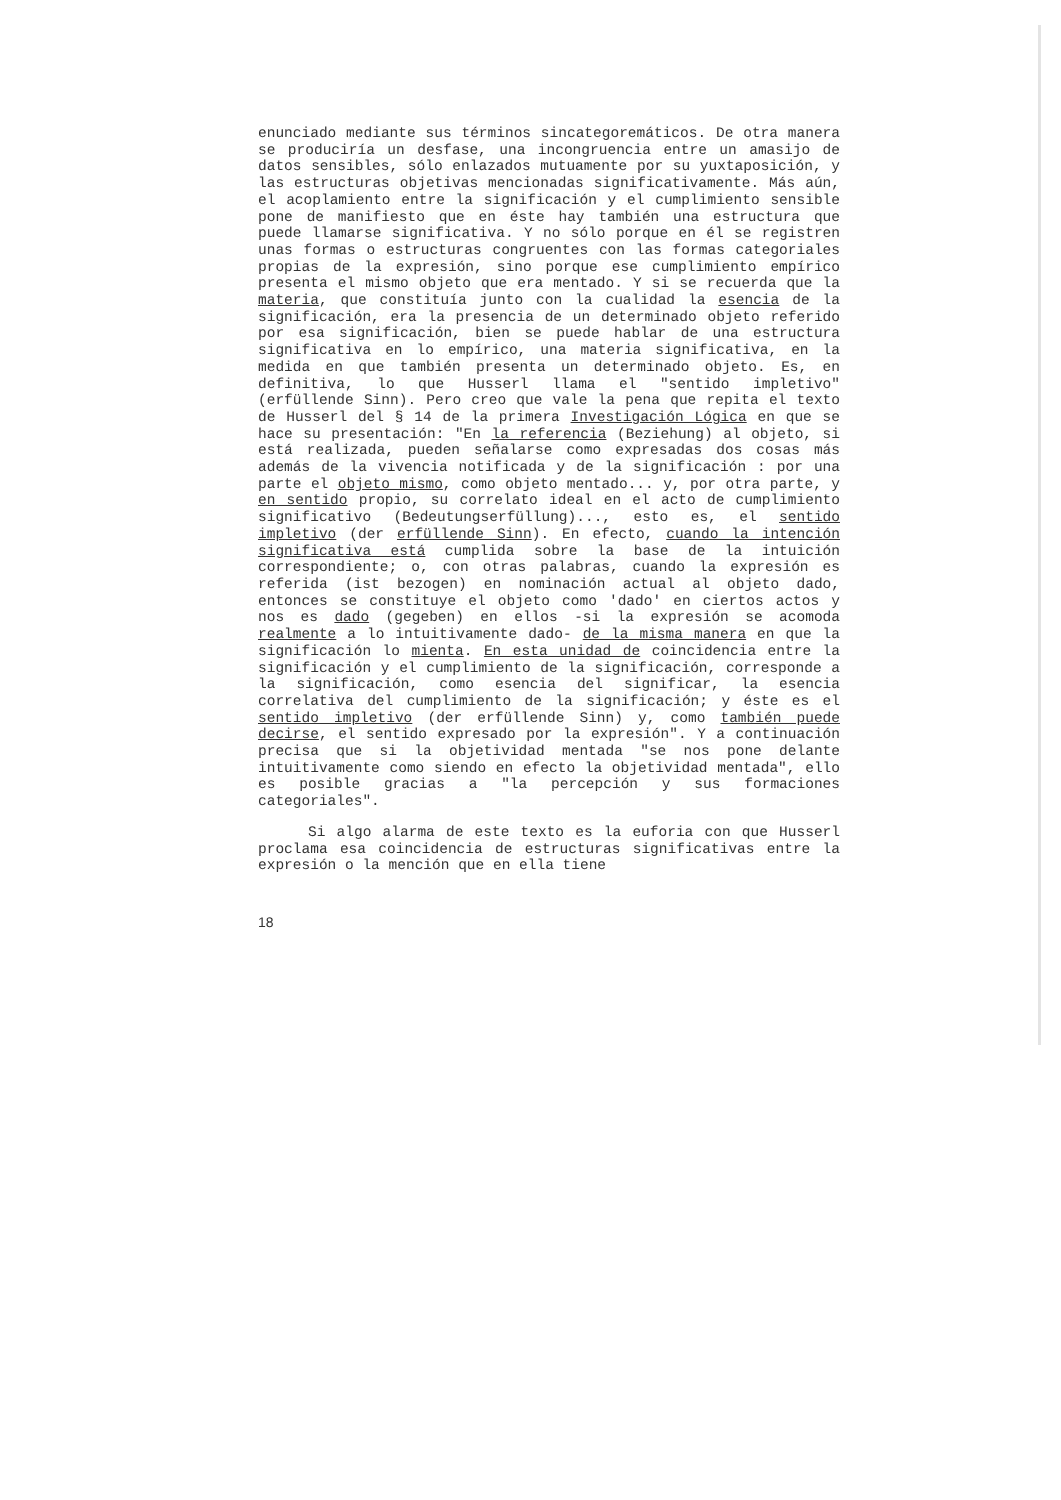enunciado mediante sus términos sincategoremáticos. De otra manera se produciría un desfase, una incongruencia entre un amasijo de datos sensibles, sólo enlazados mutuamente por su yuxtaposición, y las estructuras objetivas mencionadas significativamente. Más aún, el acoplamiento entre la significación y el cumplimiento sensible pone de manifiesto que en éste hay también una estructura que puede llamarse significativa. Y no sólo porque en él se registren unas formas o estructuras congruentes con las formas categoriales propias de la expresión, sino porque ese cumplimiento empírico presenta el mismo objeto que era mentado. Y si se recuerda que la materia, que constituía junto con la cualidad la esencia de la significación, era la presencia de un determinado objeto referido por esa significación, bien se puede hablar de una estructura significativa en lo empírico, una materia significativa, en la medida en que también presenta un determinado objeto. Es, en definitiva, lo que Husserl llama el "sentido impletivo" (erfüllende Sinn). Pero creo que vale la pena que repita el texto de Husserl del § 14 de la primera Investigación Lógica en que se hace su presentación: "En la referencia (Beziehung) al objeto, si está realizada, pueden señalarse como expresadas dos cosas más además de la vivencia notificada y de la significación : por una parte el objeto mismo, como objeto mentado... y, por otra parte, y en sentido propio, su correlato ideal en el acto de cumplimiento significativo (Bedeutungserfüllung)..., esto es, el sentido impletivo (der erfüllende Sinn). En efecto, cuando la intención significativa está cumplida sobre la base de la intuición correspondiente; o, con otras palabras, cuando la expresión es referida (ist bezogen) en nominación actual al objeto dado, entonces se constituye el objeto como 'dado' en ciertos actos y nos es dado (gegeben) en ellos -si la expresión se acomoda realmente a lo intuitivamente dado- de la misma manera en que la significación lo mienta. En esta unidad de coincidencia entre la significación y el cumplimiento de la significación, corresponde a la significación, como esencia del significar, la esencia correlativa del cumplimiento de la significación; y éste es el sentido impletivo (der erfüllende Sinn) y, como también puede decirse, el sentido expresado por la expresión". Y a continuación precisa que si la objetividad mentada "se nos pone delante intuitivamente como siendo en efecto la objetividad mentada", ello es posible gracias a "la percepción y sus formaciones categoriales".
Si algo alarma de este texto es la euforia con que Husserl proclama esa coincidencia de estructuras significativas entre la expresión o la mención que en ella tiene
18